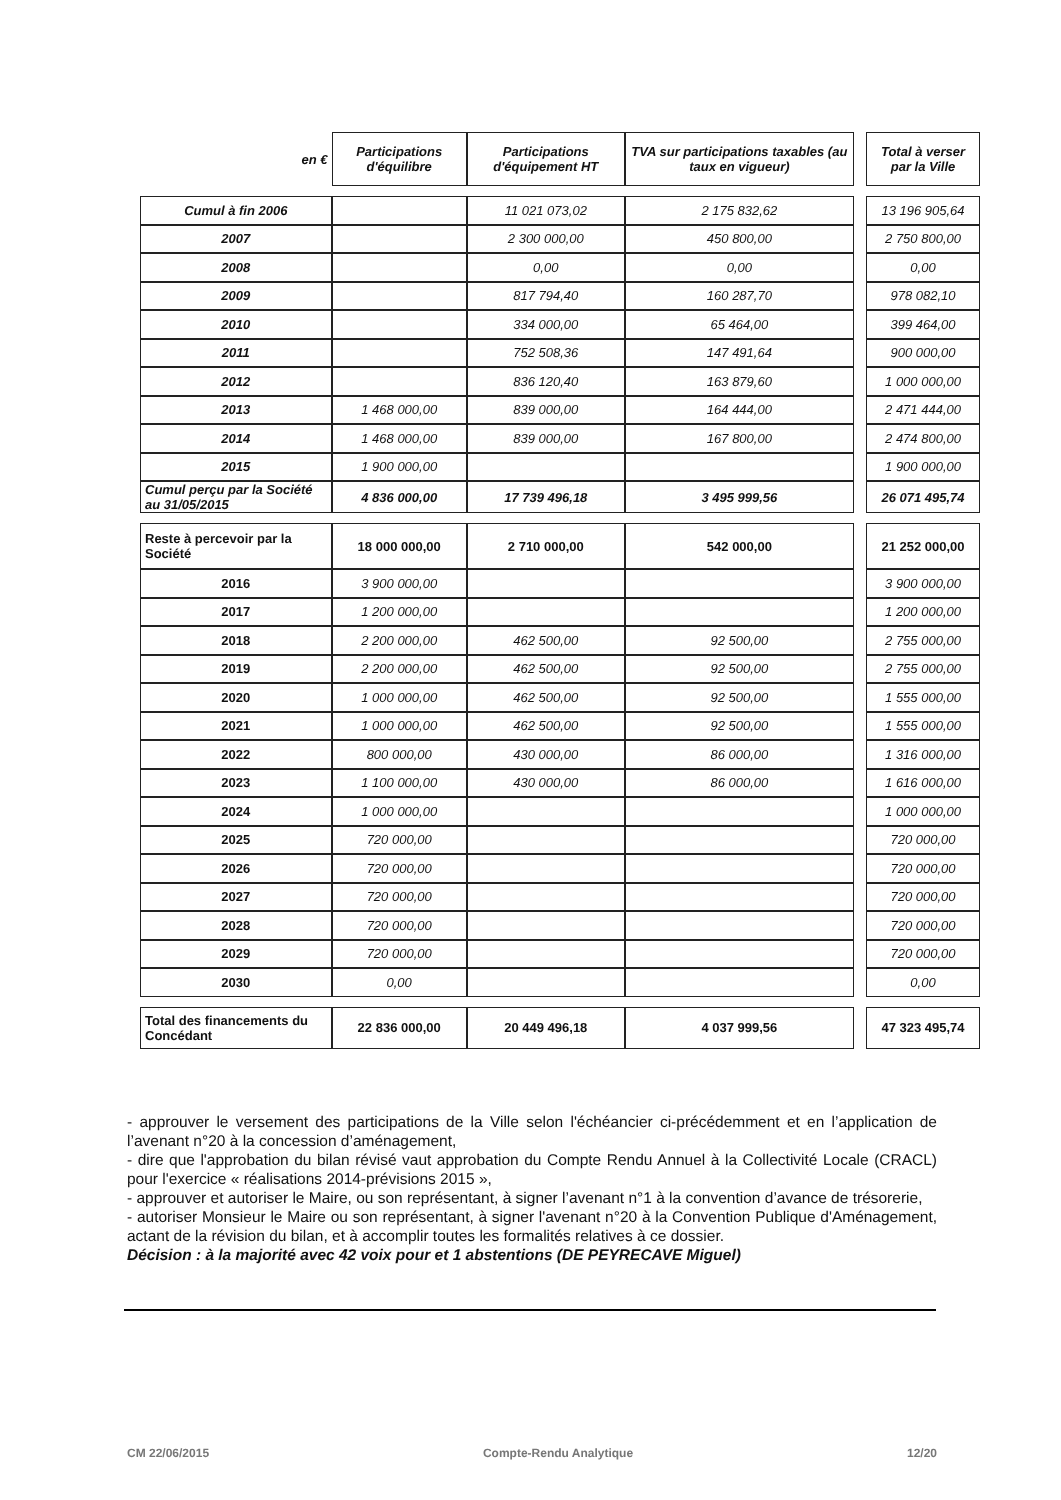| en € | Participations d'équilibre | Participations d'équipement HT | TVA sur participations taxables (au taux en vigueur) | | Total à verser par la Ville |
| --- | --- | --- | --- | --- | --- |
| Cumul à fin 2006 | | 11 021 073,02 | 2 175 832,62 | | 13 196 905,64 |
| 2007 | | 2 300 000,00 | 450 800,00 | | 2 750 800,00 |
| 2008 | | 0,00 | 0,00 | | 0,00 |
| 2009 | | 817 794,40 | 160 287,70 | | 978 082,10 |
| 2010 | | 334 000,00 | 65 464,00 | | 399 464,00 |
| 2011 | | 752 508,36 | 147 491,64 | | 900 000,00 |
| 2012 | | 836 120,40 | 163 879,60 | | 1 000 000,00 |
| 2013 | 1 468 000,00 | 839 000,00 | 164 444,00 | | 2 471 444,00 |
| 2014 | 1 468 000,00 | 839 000,00 | 167 800,00 | | 2 474 800,00 |
| 2015 | 1 900 000,00 | | | | 1 900 000,00 |
| Cumul perçu par la Société au 31/05/2015 | 4 836 000,00 | 17 739 496,18 | 3 495 999,56 | | 26 071 495,74 |
| Reste à percevoir par la Société | 18 000 000,00 | 2 710 000,00 | 542 000,00 | | 21 252 000,00 |
| 2016 | 3 900 000,00 | | | | 3 900 000,00 |
| 2017 | 1 200 000,00 | | | | 1 200 000,00 |
| 2018 | 2 200 000,00 | 462 500,00 | 92 500,00 | | 2 755 000,00 |
| 2019 | 2 200 000,00 | 462 500,00 | 92 500,00 | | 2 755 000,00 |
| 2020 | 1 000 000,00 | 462 500,00 | 92 500,00 | | 1 555 000,00 |
| 2021 | 1 000 000,00 | 462 500,00 | 92 500,00 | | 1 555 000,00 |
| 2022 | 800 000,00 | 430 000,00 | 86 000,00 | | 1 316 000,00 |
| 2023 | 1 100 000,00 | 430 000,00 | 86 000,00 | | 1 616 000,00 |
| 2024 | 1 000 000,00 | | | | 1 000 000,00 |
| 2025 | 720 000,00 | | | | 720 000,00 |
| 2026 | 720 000,00 | | | | 720 000,00 |
| 2027 | 720 000,00 | | | | 720 000,00 |
| 2028 | 720 000,00 | | | | 720 000,00 |
| 2029 | 720 000,00 | | | | 720 000,00 |
| 2030 | 0,00 | | | | 0,00 |
| Total des financements du Concédant | 22 836 000,00 | 20 449 496,18 | 4 037 999,56 | | 47 323 495,74 |
- approuver le versement des participations de la Ville selon l'échéancier ci-précédemment et en l’application de l’avenant n°20 à la concession d’aménagement,
- dire que l'approbation du bilan révisé vaut approbation du Compte Rendu Annuel à la Collectivité Locale (CRACL) pour l'exercice « réalisations 2014-prévisions 2015 »,
- approuver et autoriser le Maire, ou son représentant, à signer l’avenant n°1 à la convention d’avance de trésorerie,
- autoriser Monsieur le Maire ou son représentant, à signer l'avenant n°20 à la Convention Publique d'Aménagement, actant de la révision du bilan, et à accomplir toutes les formalités relatives à ce dossier.
Décision : à la majorité avec 42 voix pour et 1 abstentions (DE PEYRECAVE Miguel)
CM 22/06/2015 Compte-Rendu Analytique 12/20